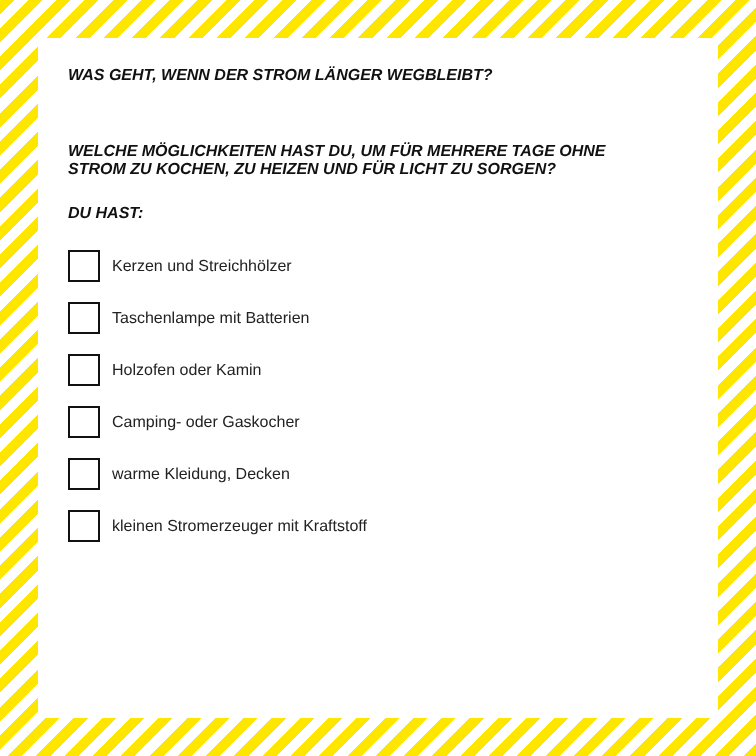WAS GEHT, WENN DER STROM LÄNGER WEGBLEIBT?
WELCHE MÖGLICHKEITEN HAST DU, UM FÜR MEHRERE TAGE OHNE STROM ZU KOCHEN, ZU HEIZEN UND FÜR LICHT ZU SORGEN?
DU HAST:
Kerzen und Streichhölzer
Taschenlampe mit Batterien
Holzofen oder Kamin
Camping- oder Gaskocher
warme Kleidung, Decken
kleinen Stromerzeuger mit Kraftstoff